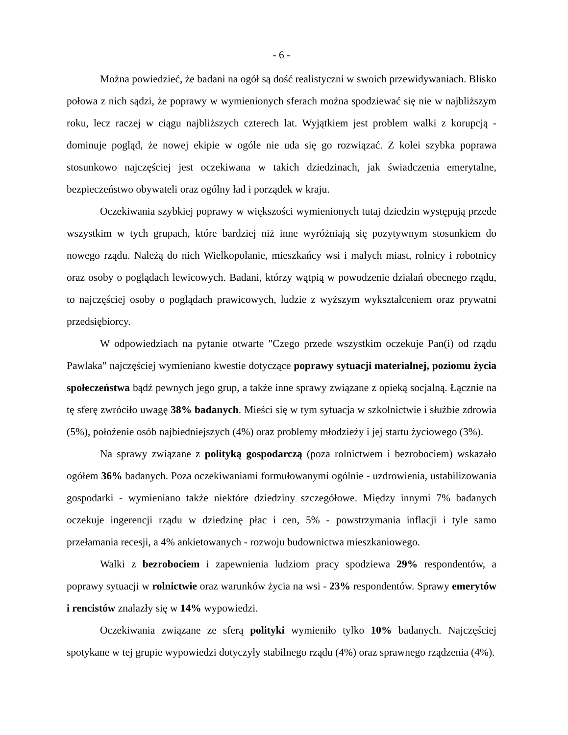- 6 -
Można powiedzieć, że badani na ogół są dość realistyczni w swoich przewidywaniach. Blisko połowa z nich sądzi, że poprawy w wymienionych sferach można spodziewać się nie w najbliższym roku, lecz raczej w ciągu najbliższych czterech lat. Wyjątkiem jest problem walki z korupcją - dominuje pogląd, że nowej ekipie w ogóle nie uda się go rozwiązać. Z kolei szybka poprawa stosunkowo najczęściej jest oczekiwana w takich dziedzinach, jak świadczenia emerytalne, bezpieczeństwo obywateli oraz ogólny ład i porządek w kraju.
Oczekiwania szybkiej poprawy w większości wymienionych tutaj dziedzin występują przede wszystkim w tych grupach, które bardziej niż inne wyróżniają się pozytywnym stosunkiem do nowego rządu. Należą do nich Wielkopolanie, mieszkańcy wsi i małych miast, rolnicy i robotnicy oraz osoby o poglądach lewicowych. Badani, którzy wątpią w powodzenie działań obecnego rządu, to najczęściej osoby o poglądach prawicowych, ludzie z wyższym wykształceniem oraz prywatni przedsiębiorcy.
W odpowiedziach na pytanie otwarte "Czego przede wszystkim oczekuje Pan(i) od rządu Pawlaka" najczęściej wymieniano kwestie dotyczące poprawy sytuacji materialnej, poziomu życia społeczeństwa bądź pewnych jego grup, a także inne sprawy związane z opieką socjalną. Łącznie na tę sferę zwróciło uwagę 38% badanych. Mieści się w tym sytuacja w szkolnictwie i służbie zdrowia (5%), położenie osób najbiedniejszych (4%) oraz problemy młodzieży i jej startu życiowego (3%).
Na sprawy związane z polityką gospodarczą (poza rolnictwem i bezrobociem) wskazało ogółem 36% badanych. Poza oczekiwaniami formułowanymi ogólnie - uzdrowienia, ustabilizowania gospodarki - wymieniano także niektóre dziedziny szczegółowe. Między innymi 7% badanych oczekuje ingerencji rządu w dziedzinę płac i cen, 5% - powstrzymania inflacji i tyle samo przełamania recesji, a 4% ankietowanych - rozwoju budownictwa mieszkaniowego.
Walki z bezrobociem i zapewnienia ludziom pracy spodziewa 29% respondentów, a poprawy sytuacji w rolnictwie oraz warunków życia na wsi - 23% respondentów. Sprawy emerytów i rencistów znalazły się w 14% wypowiedzi.
Oczekiwania związane ze sferą polityki wymieniło tylko 10% badanych. Najczęściej spotykane w tej grupie wypowiedzi dotyczyły stabilnego rządu (4%) oraz sprawnego rządzenia (4%).